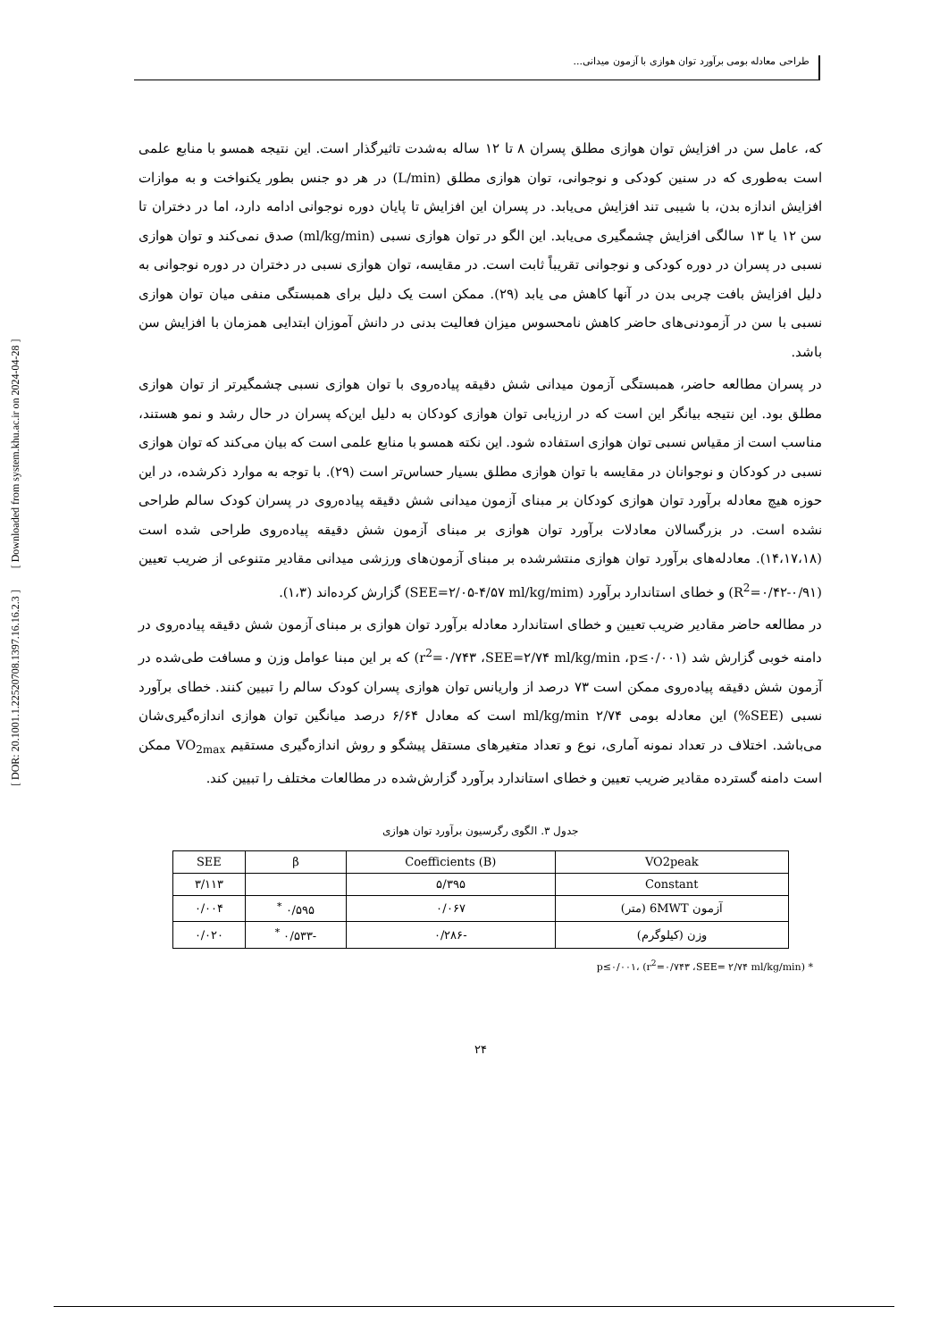طراحی معادله بومی برآورد توان هوازی با آزمون میدانی...
[ DOR: 20.1001.1.22520708.1397.16.16.2.3 ] [ Downloaded from system.khu.ac.ir on 2024-04-28 ]
که، عامل سن در افزایش توان هوازی مطلق پسران ۸ تا ۱۲ ساله به‌شدت تاثیرگذار است. این نتیجه همسو با منابع علمی است به‌طوری که در سنین کودکی و نوجوانی، توان هوازی مطلق (L/min) در هر دو جنس بطور یکنواخت و به موازات افزایش اندازه بدن، با شیبی تند افزایش می‌یابد. در پسران این افزایش تا پایان دوره نوجوانی ادامه دارد، اما در دختران تا سن ۱۲ یا ۱۳ سالگی افزایش چشمگیری می‌یابد. این الگو در توان هوازی نسبی (ml/kg/min) صدق نمی‌کند و توان هوازی نسبی در پسران در دوره کودکی و نوجوانی تقریباً ثابت است. در مقایسه، توان هوازی نسبی در دختران در دوره نوجوانی به دلیل افزایش بافت چربی بدن در آنها کاهش می یابد (۲۹). ممکن است یک دلیل برای همبستگی منفی میان توان هوازی نسبی با سن در آزمودنی‌های حاضر کاهش نامحسوس میزان فعالیت بدنی در دانش آموزان ابتدایی همزمان با افزایش سن باشد.
در پسران مطالعه حاضر، همبستگی آزمون میدانی شش دقیقه پیاده‌روی با توان هوازی نسبی چشمگیرتر از توان هوازی مطلق بود. این نتیجه بیانگر این است که در ارزیابی توان هوازی کودکان به دلیل این‌که پسران در حال رشد و نمو هستند، مناسب است از مقیاس نسبی توان هوازی استفاده شود. این نکته همسو با منابع علمی است که بیان می‌کند که توان هوازی نسبی در کودکان و نوجوانان در مقایسه با توان هوازی مطلق بسیار حساس‌تر است (۲۹). با توجه به موارد ذکرشده، در این حوزه هیچ معادله برآورد توان هوازی کودکان بر مبنای آزمون میدانی شش دقیقه پیاده‌روی در پسران کودک سالم طراحی نشده است. در بزرگسالان معادلات برآورد توان هوازی بر مبنای آزمون شش دقیقه پیاده‌روی طراحی شده است (۱۴،۱۷،۱۸). معادله‌های برآورد توان هوازی منتشرشده بر مبنای آزمون‌های ورزشی میدانی مقادیر متنوعی از ضریب تعیین (R<sup>2</sup>=۰/۴۲-۰/۹۱) و خطای استاندارد برآورد (SEE=۲/۰۵-۴/۵۷ ml/kg/mim) گزارش کرده‌اند (۱،۳).
در مطالعه حاضر مقادیر ضریب تعیین و خطای استاندارد معادله برآورد توان هوازی بر مبنای آزمون شش دقیقه پیاده‌روی در دامنه خوبی گزارش شد (r<sup>2</sup>=۰/۷۴۳ ،SEE=۲/۷۴ ml/kg/min ،p≤۰/۰۰۱) که بر این مبنا عوامل وزن و مسافت طی‌شده در آزمون شش دقیقه پیاده‌روی ممکن است ۷۳ درصد از واریانس توان هوازی پسران کودک سالم را تبیین کنند. خطای برآورد نسبی (SEE%) این معادله بومی ml/kg/min ۲/۷۴ است که معادل ۶/۶۴ درصد میانگین توان هوازی اندازه‌گیری‌شان می‌باشد. اختلاف در تعداد نمونه آماری، نوع و تعداد متغیرهای مستقل پیشگو و روش اندازه‌گیری مستقیم VO<sub>2max</sub> ممکن است دامنه گسترده مقادیر ضریب تعیین و خطای استاندارد برآورد گزارش‌شده در مطالعات مختلف را تبیین کند.
جدول ۳. الگوی رگرسیون برآورد توان هوازی
| VO2peak | Coefficients (B) | β | SEE |
| --- | --- | --- | --- |
| Constant | ۵/۳۹۵ | | ۳/۱۱۳ |
| آزمون 6MWT (متر) | ۰/۰۶۷ | ۰/۵۹۵ <sup>*</sup> | ۰/۰۰۴ |
| وزن (کیلوگرم) | -۰/۲۸۶ | -۰/۵۳۳ <sup>*</sup> | ۰/۰۲۰ |
* p≤۰/۰۰۱، (r<sup>2</sup>=۰/۷۴۳ ،SEE= ۲/۷۴ ml/kg/min)
۲۴